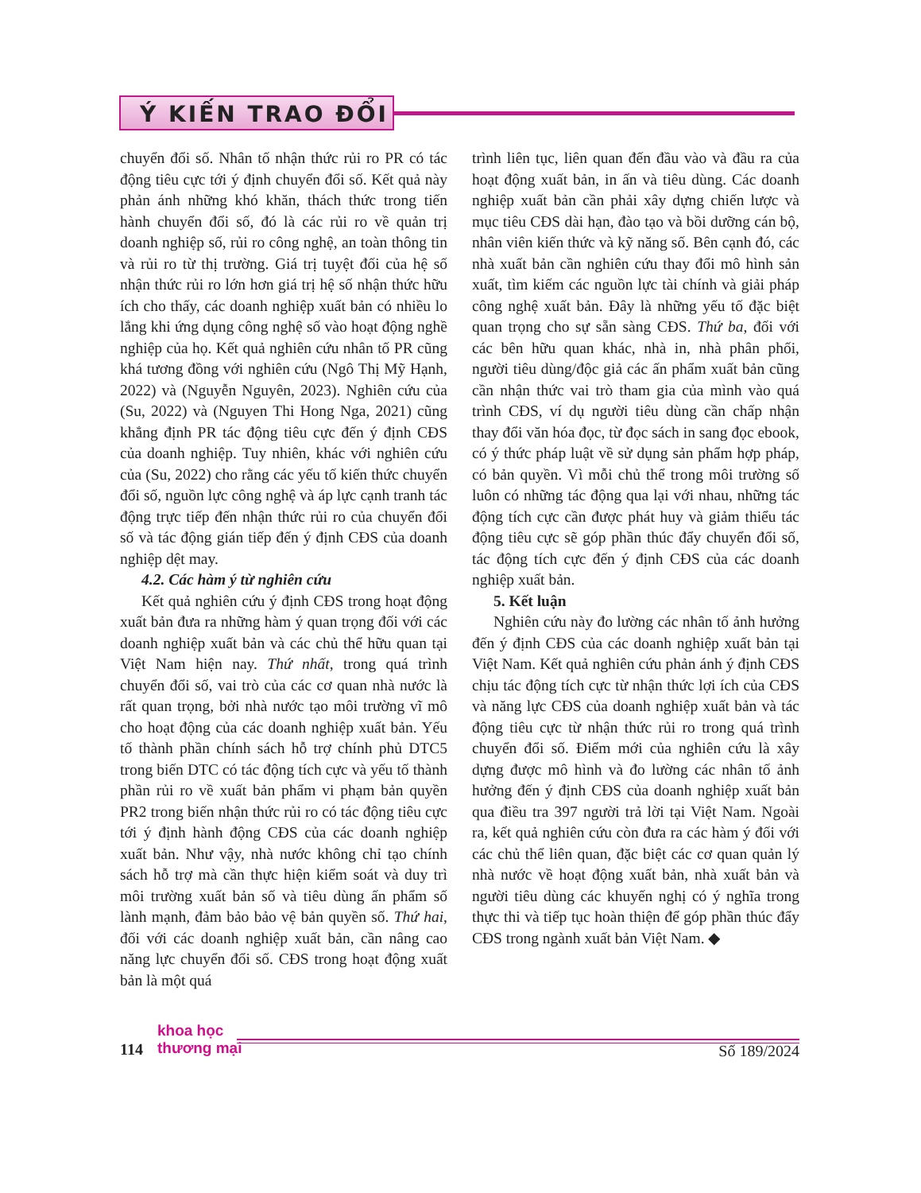Ý KIẾN TRAO ĐỔI
chuyển đổi số. Nhân tố nhận thức rủi ro PR có tác động tiêu cực tới ý định chuyển đổi số. Kết quả này phản ánh những khó khăn, thách thức trong tiến hành chuyển đổi số, đó là các rủi ro về quản trị doanh nghiệp số, rủi ro công nghệ, an toàn thông tin và rủi ro từ thị trường. Giá trị tuyệt đối của hệ số nhận thức rủi ro lớn hơn giá trị hệ số nhận thức hữu ích cho thấy, các doanh nghiệp xuất bản có nhiều lo lắng khi ứng dụng công nghệ số vào hoạt động nghề nghiệp của họ. Kết quả nghiên cứu nhân tố PR cũng khá tương đồng với nghiên cứu (Ngô Thị Mỹ Hạnh, 2022) và (Nguyễn Nguyên, 2023). Nghiên cứu của (Su, 2022) và (Nguyen Thi Hong Nga, 2021) cũng khẳng định PR tác động tiêu cực đến ý định CĐS của doanh nghiệp. Tuy nhiên, khác với nghiên cứu của (Su, 2022) cho rằng các yếu tố kiến thức chuyển đổi số, nguồn lực công nghệ và áp lực cạnh tranh tác động trực tiếp đến nhận thức rủi ro của chuyển đổi số và tác động gián tiếp đến ý định CĐS của doanh nghiệp dệt may.
4.2. Các hàm ý từ nghiên cứu
Kết quả nghiên cứu ý định CĐS trong hoạt động xuất bản đưa ra những hàm ý quan trọng đối với các doanh nghiệp xuất bản và các chủ thể hữu quan tại Việt Nam hiện nay. Thứ nhất, trong quá trình chuyển đổi số, vai trò của các cơ quan nhà nước là rất quan trọng, bởi nhà nước tạo môi trường vĩ mô cho hoạt động của các doanh nghiệp xuất bản. Yếu tố thành phần chính sách hỗ trợ chính phủ DTC5 trong biến DTC có tác động tích cực và yếu tố thành phần rủi ro về xuất bản phẩm vi phạm bản quyền PR2 trong biến nhận thức rủi ro có tác động tiêu cực tới ý định hành động CĐS của các doanh nghiệp xuất bản. Như vậy, nhà nước không chỉ tạo chính sách hỗ trợ mà cần thực hiện kiểm soát và duy trì môi trường xuất bản số và tiêu dùng ấn phẩm số lành mạnh, đảm bảo bảo vệ bản quyền số. Thứ hai, đối với các doanh nghiệp xuất bản, cần nâng cao năng lực chuyển đổi số. CĐS trong hoạt động xuất bản là một quá
trình liên tục, liên quan đến đầu vào và đầu ra của hoạt động xuất bản, in ấn và tiêu dùng. Các doanh nghiệp xuất bản cần phải xây dựng chiến lược và mục tiêu CĐS dài hạn, đào tạo và bồi dưỡng cán bộ, nhân viên kiến thức và kỹ năng số. Bên cạnh đó, các nhà xuất bản cần nghiên cứu thay đổi mô hình sản xuất, tìm kiếm các nguồn lực tài chính và giải pháp công nghệ xuất bản. Đây là những yếu tố đặc biệt quan trọng cho sự sẵn sàng CĐS. Thứ ba, đối với các bên hữu quan khác, nhà in, nhà phân phối, người tiêu dùng/độc giả các ấn phẩm xuất bản cũng cần nhận thức vai trò tham gia của mình vào quá trình CĐS, ví dụ người tiêu dùng cần chấp nhận thay đổi văn hóa đọc, từ đọc sách in sang đọc ebook, có ý thức pháp luật về sử dụng sản phẩm hợp pháp, có bản quyền. Vì mỗi chủ thể trong môi trường số luôn có những tác động qua lại với nhau, những tác động tích cực cần được phát huy và giảm thiểu tác động tiêu cực sẽ góp phần thúc đẩy chuyển đổi số, tác động tích cực đến ý định CĐS của các doanh nghiệp xuất bản.
5. Kết luận
Nghiên cứu này đo lường các nhân tố ảnh hưởng đến ý định CĐS của các doanh nghiệp xuất bản tại Việt Nam. Kết quả nghiên cứu phản ánh ý định CĐS chịu tác động tích cực từ nhận thức lợi ích của CĐS và năng lực CĐS của doanh nghiệp xuất bản và tác động tiêu cực từ nhận thức rủi ro trong quá trình chuyển đổi số. Điểm mới của nghiên cứu là xây dựng được mô hình và đo lường các nhân tố ảnh hưởng đến ý định CĐS của doanh nghiệp xuất bản qua điều tra 397 người trả lời tại Việt Nam. Ngoài ra, kết quả nghiên cứu còn đưa ra các hàm ý đối với các chủ thể liên quan, đặc biệt các cơ quan quản lý nhà nước về hoạt động xuất bản, nhà xuất bản và người tiêu dùng các khuyến nghị có ý nghĩa trong thực thi và tiếp tục hoàn thiện để góp phần thúc đẩy CĐS trong ngành xuất bản Việt Nam. ◆
114
khoa học
thương mại
Số 189/2024